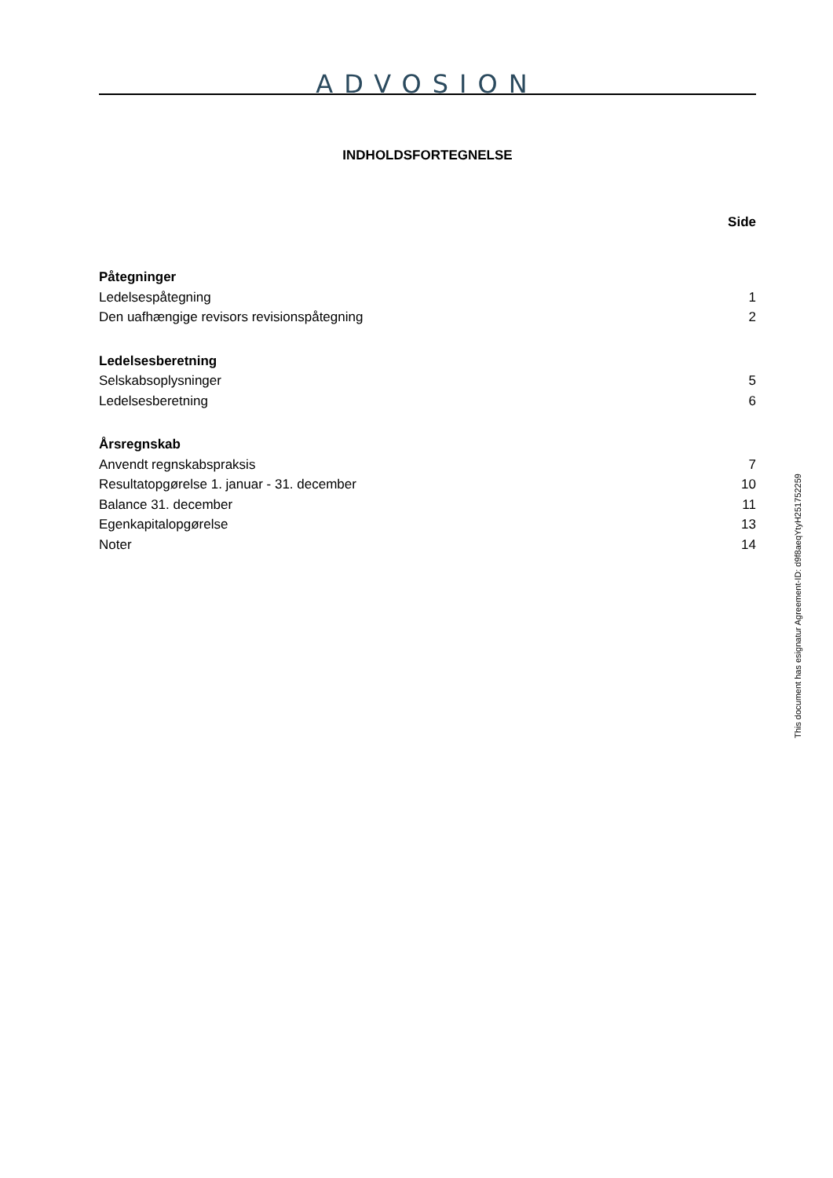ADVOSION
INDHOLDSFORTEGNELSE
| | Side |
| --- | --- |
| Påtegninger | |
| Ledelsespåtegning | 1 |
| Den uafhængige revisors revisionspåtegning | 2 |
| Ledelsesberetning | |
| Selskabsoplysninger | 5 |
| Ledelsesberetning | 6 |
| Årsregnskab | |
| Anvendt regnskabspraksis | 7 |
| Resultatopgørelse 1. januar - 31. december | 10 |
| Balance 31. december | 11 |
| Egenkapitalopgørelse | 13 |
| Noter | 14 |
This document has esignatur Agreement-ID: d9f8aeqYtyH251752259